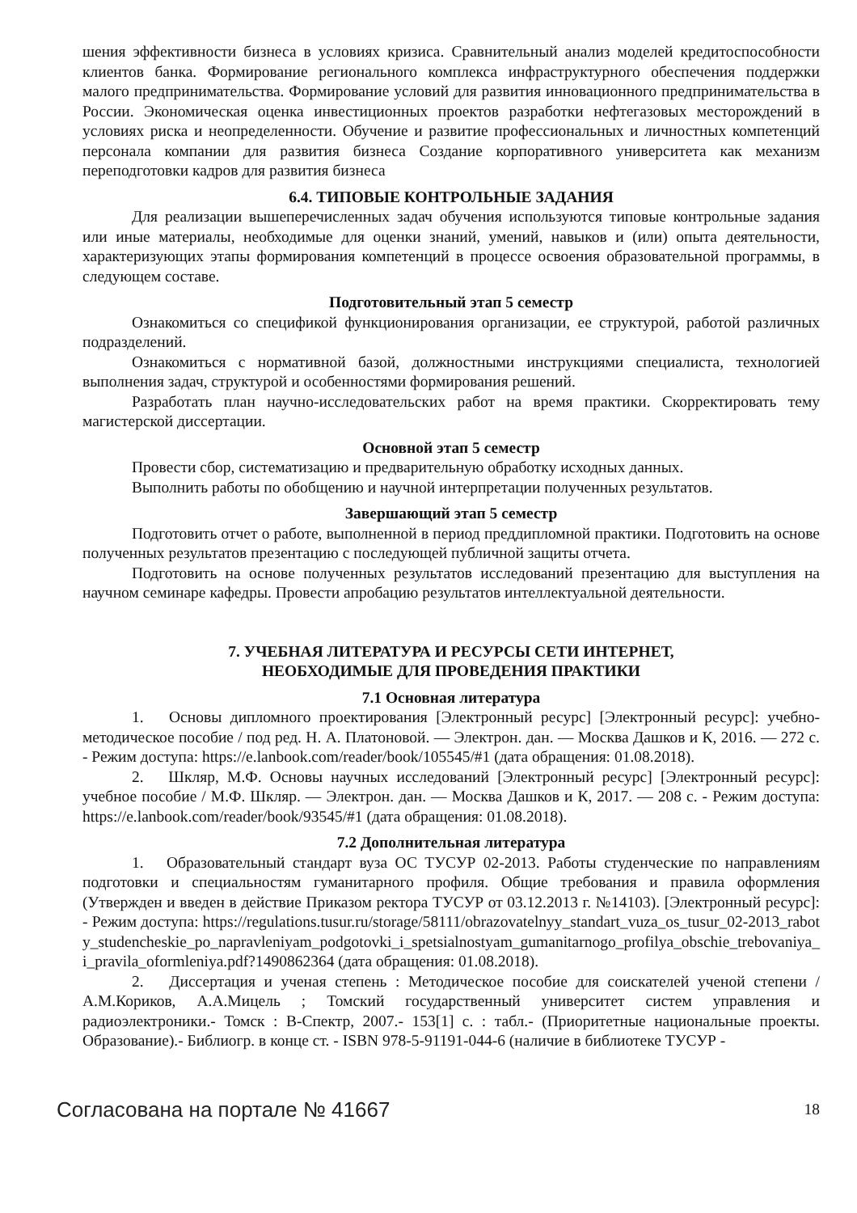шения эффективности бизнеса в условиях кризиса. Сравнительный анализ моделей кредитоспособности клиентов банка. Формирование регионального комплекса инфраструктурного обеспечения поддержки малого предпринимательства. Формирование условий для развития инновационного предпринимательства в России. Экономическая оценка инвестиционных проектов разработки нефтегазовых месторождений в условиях риска и неопределенности. Обучение и развитие профессиональных и личностных компетенций персонала компании для развития бизнеса Создание корпоративного университета как механизм переподготовки кадров для развития бизнеса
6.4. ТИПОВЫЕ КОНТРОЛЬНЫЕ ЗАДАНИЯ
Для реализации вышеперечисленных задач обучения используются типовые контрольные задания или иные материалы, необходимые для оценки знаний, умений, навыков и (или) опыта деятельности, характеризующих этапы формирования компетенций в процессе освоения образовательной программы, в следующем составе.
Подготовительный этап 5 семестр
Ознакомиться со спецификой функционирования организации, ее структурой, работой различных подразделений.
Ознакомиться с нормативной базой, должностными инструкциями специалиста, технологией выполнения задач, структурой и особенностями формирования решений.
Разработать план научно-исследовательских работ на время практики. Скорректировать тему магистерской диссертации.
Основной этап 5 семестр
Провести сбор, систематизацию и предварительную обработку исходных данных.
Выполнить работы по обобщению и научной интерпретации полученных результатов.
Завершающий этап 5 семестр
Подготовить отчет о работе, выполненной в период преддипломной практики. Подготовить на основе полученных результатов презентацию с последующей публичной защиты отчета.
Подготовить на основе полученных результатов исследований презентацию для выступления на научном семинаре кафедры. Провести апробацию результатов интеллектуальной деятельности.
7. УЧЕБНАЯ ЛИТЕРАТУРА И РЕСУРСЫ СЕТИ ИНТЕРНЕТ,
НЕОБХОДИМЫЕ ДЛЯ ПРОВЕДЕНИЯ ПРАКТИКИ
7.1 Основная литература
1. Основы дипломного проектирования [Электронный ресурс] [Электронный ресурс]: учебно-методическое пособие / под ред. Н. А. Платоновой. — Электрон. дан. — Москва Дашков и К, 2016. — 272 с. - Режим доступа: https://e.lanbook.com/reader/book/105545/#1 (дата обращения: 01.08.2018).
2. Шкляр, М.Ф. Основы научных исследований [Электронный ресурс] [Электронный ресурс]: учебное пособие / М.Ф. Шкляр. — Электрон. дан. — Москва Дашков и К, 2017. — 208 с. - Режим доступа: https://e.lanbook.com/reader/book/93545/#1 (дата обращения: 01.08.2018).
7.2 Дополнительная литература
1. Образовательный стандарт вуза ОС ТУСУР 02-2013. Работы студенческие по направлениям подготовки и специальностям гуманитарного профиля. Общие требования и правила оформления (Утвержден и введен в действие Приказом ректора ТУСУР от 03.12.2013 г. №14103). [Электронный ресурс]: - Режим доступа: https://regulations.tusur.ru/storage/58111/obrazovatelnyy_standart_vuza_os_tusur_02-2013_raboty_studencheskie_po_napravleniyam_podgotovki_i_spetsialnostyam_gumanitarnogo_profilya_obschie_trebovaniya_i_pravila_oformleniya.pdf?1490862364 (дата обращения: 01.08.2018).
2. Диссертация и ученая степень : Методическое пособие для соискателей ученой степени / А.М.Кориков, А.А.Мицель ; Томский государственный университет систем управления и радиоэлектроники.- Томск : В-Спектр, 2007.- 153[1] с. : табл.- (Приоритетные национальные проекты. Образование).- Библиогр. в конце ст. - ISBN 978-5-91191-044-6 (наличие в библиотеке ТУСУР -
Согласована на портале № 41667 18